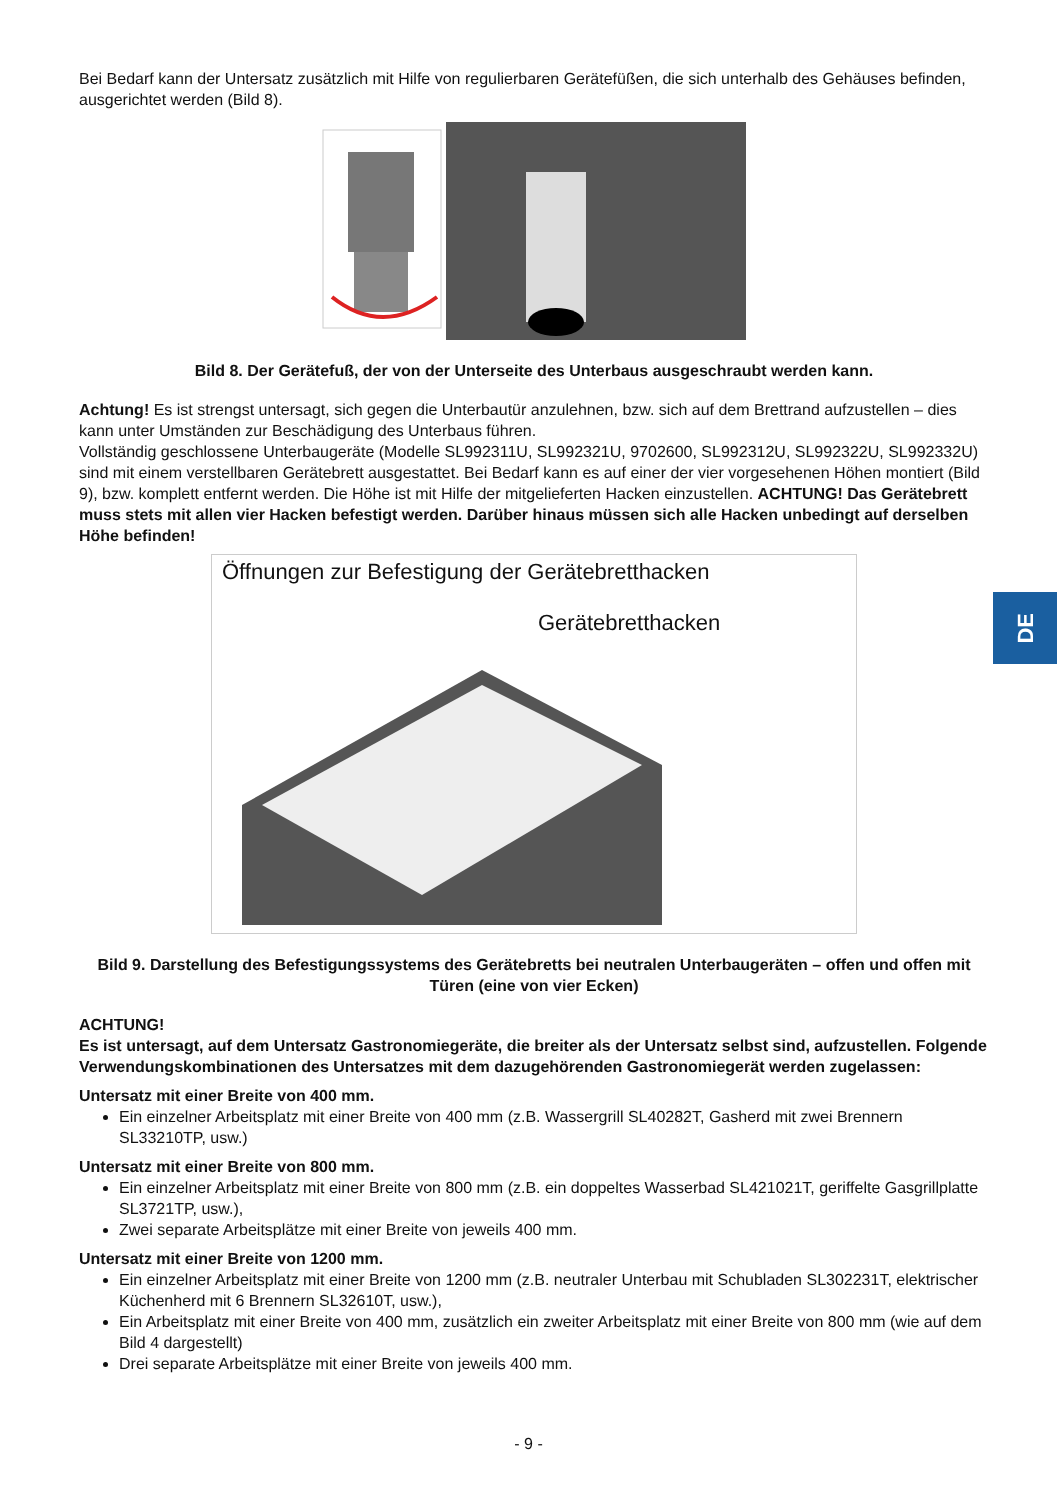Bei Bedarf kann der Untersatz zusätzlich mit Hilfe von regulierbaren Gerätefüßen, die sich unterhalb des Gehäuses befinden, ausgerichtet werden (Bild 8).
Bild 8. Der Gerätefuß, der von der Unterseite des Unterbaus ausgeschraubt werden kann.
Achtung! Es ist strengst untersagt, sich gegen die Unterbautür anzulehnen, bzw. sich auf dem Brettrand aufzustellen – dies kann unter Umständen zur Beschädigung des Unterbaus führen.
Vollständig geschlossene Unterbaugeräte (Modelle SL992311U, SL992321U, 9702600, SL992312U, SL992322U, SL992332U) sind mit einem verstellbaren Gerätebrett ausgestattet. Bei Bedarf kann es auf einer der vier vorgesehenen Höhen montiert (Bild 9), bzw. komplett entfernt werden. Die Höhe ist mit Hilfe der mitgelieferten Hacken einzustellen. ACHTUNG! Das Gerätebrett muss stets mit allen vier Hacken befestigt werden. Darüber hinaus müssen sich alle Hacken unbedingt auf derselben Höhe befinden!
Öffnungen zur Befestigung der Gerätebretthacken
Gerätebretthacken
Bild 9. Darstellung des Befestigungssystems des Gerätebretts bei neutralen Unterbaugeräten – offen und offen mit Türen (eine von vier Ecken)
ACHTUNG!
Es ist untersagt, auf dem Untersatz Gastronomiegeräte, die breiter als der Untersatz selbst sind, aufzustellen. Folgende Verwendungskombinationen des Untersatzes mit dem dazugehörenden Gastronomiegerät werden zugelassen:
Untersatz mit einer Breite von 400 mm.
Ein einzelner Arbeitsplatz mit einer Breite von 400 mm (z.B. Wassergrill SL40282T, Gasherd mit zwei Brennern SL33210TP, usw.)
Untersatz mit einer Breite von 800 mm.
Ein einzelner Arbeitsplatz mit einer Breite von 800 mm (z.B. ein doppeltes Wasserbad SL421021T, geriffelte Gasgrillplatte SL3721TP, usw.),
Zwei separate Arbeitsplätze mit einer Breite von jeweils 400 mm.
Untersatz mit einer Breite von 1200 mm.
Ein einzelner Arbeitsplatz mit einer Breite von 1200 mm (z.B. neutraler Unterbau mit Schubladen SL302231T, elektrischer Küchenherd mit 6 Brennern SL32610T, usw.),
Ein Arbeitsplatz mit einer Breite von 400 mm, zusätzlich ein zweiter Arbeitsplatz mit einer Breite von 800 mm (wie auf dem Bild 4 dargestellt)
Drei separate Arbeitsplätze mit einer Breite von jeweils 400 mm.
DE
- 9 -